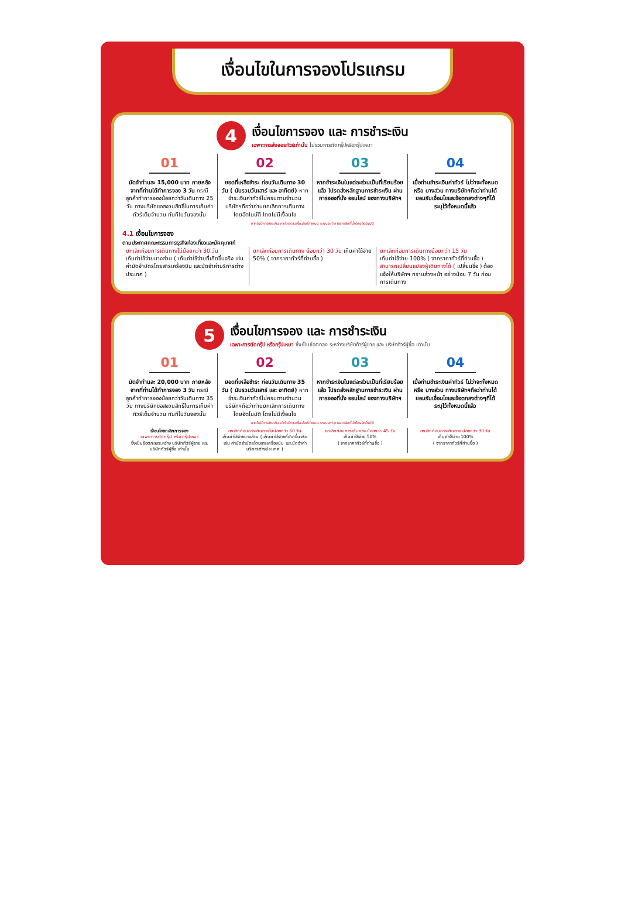เงื่อนไขในการจองโปรแกรม
4
เงื่อนไขการจอง และ การชำระเงิน
เฉพาะการส่งจอยทัวร์เท่านั้น ไม่รวมการตัดกรุ๊ปหรือกรุ๊ปเหมา
01
มัดจำท่านละ 15,000 บาท ภายหลังจากที่ท่านได้ทำการจอง 3 วัน กรณีลูกค้าทำการจองน้อยกว่าวันเดินทาง 25 วัน ทางบริษัทขอสงวนสิทธิ์ในการเก็บค่าทัวร์เต็มจำนวน ทันทีในวันจองนั้น
02
ยอดที่เหลือชำระ ก่อนวันเดินทาง 30 วัน ( นับรวมวันเสาร์ และ อาทิตย์) หากชำระเงินค่าทัวร์ไม่ครบตามจำนวน บริษัทฯถือว่าท่านยกเลิกการเดินทางโดยอัตโนมัติ โดยไม่มีเงื่อนไข
03
หากชำระเงินในแต่ละส่วนเป็นที่เรียบร้อยแล้ว โปรดส่งหลักฐานการชำระเงิน ผ่านการจองที่นั่ง ออนไลน์ ของทางบริษัทฯ
04
เมื่อท่านชำระเงินค่าทัวร์ ไม่ว่าจะทั้งหมด หรือ บางส่วน ทางบริษัทฯถือว่าท่านได้ยอมรับเงื่อนไขและข้อตกลงต่างๆที่ได้ระบุไว้ทั้งหมดนี้แล้ว
หากไม่มีการชำระเงิน ค่าทัวร์ ตามเงื่อนไขที่กำหนด ระบบจะทำการยกเลิกที่นั่งโดยอัตโนมัติ
4.1 เงื่อนไขการจอง
ตามประกาศคณะกรรมการธุรกิจท่องเที่ยวและมัคคุเทศก์
ยกเลิกก่อนการเดินทางไม่น้อยกว่า 30 วัน
เก็บค่าใช้จ่ายบางส่วน ( เก็บค่าใช้จ่ายที่เกิดขึ้นจริง เช่น ค่ามัดจำบัตรโดยสารเครื่องบิน และมัดจำค่าบริการต่างประเทศ )
ยกเลิกก่อนการเดินทาง น้อยกว่า 30 วัน เก็บค่าใช้จ่าย 50% ( จากราคาทัวร์ที่ท่านซื้อ )
ยกเลิกก่อนการเดินทางน้อยกว่า 15 วัน
เก็บค่าใช้จ่าย 100% ( จากราคาทัวร์ที่ท่านซื้อ )
สามารถเปลี่ยนแปลงผู้เดินทางได้ ( เปลี่ยนชื่อ ) ต้องแจ้งให้บริษัทฯ ทราบล่วงหน้า อย่างน้อย 7 วัน ก่อนการเดินทาง
5
เงื่อนไขการจอง และ การชำระเงิน
เฉพาะการตัดกรุ๊ป หรือกรุ๊ปเหมา ซึ่งเป็นข้อตกลง ระหว่างบริษัททัวร์ผู้ขาย และ บริษัททัวร์ผู้ซื้อ เท่านั้น
01
มัดจำท่านละ 20,000 บาท ภายหลังจากที่ท่านได้ทำการจอง 3 วัน กรณีลูกค้าทำการจองน้อยกว่าวันเดินทาง 35 วัน ทางบริษัทขอสงวนสิทธิ์ในการเก็บค่าทัวร์เต็มจำนวน ทันทีในวันจองนั้น
02
ยอดที่เหลือชำระ ก่อนวันเดินทาง 35 วัน ( นับรวมวันเสาร์ และ อาทิตย์) หากชำระเงินค่าทัวร์ไม่ครบตามจำนวน บริษัทฯถือว่าท่านยกเลิกการเดินทางโดยอัตโนมัติ โดยไม่มีเงื่อนไข
03
หากชำระเงินในแต่ละส่วนเป็นที่เรียบร้อยแล้ว โปรดส่งหลักฐานการชำระเงิน ผ่านการจองที่นั่ง ออนไลน์ ของทางบริษัทฯ
04
เมื่อท่านชำระเงินค่าทัวร์ ไม่ว่าจะทั้งหมด หรือ บางส่วน ทางบริษัทฯถือว่าท่านได้ยอมรับเงื่อนไขและข้อตกลงต่างๆที่ได้ระบุไว้ทั้งหมดนี้แล้ว
หากไม่มีการชำระเงิน ค่าทัวร์ ตามเงื่อนไขที่กำหนด ระบบจะทำการยกเลิกที่นั่งโดยอัตโนมัติ
เงื่อนไขยกเลิกการจอง
เฉพาะการตัดกรุ๊ป หรือ กรุ๊ปเหมา
ซึ่งเป็นข้อตกลงระหว่าง บริษัททัวร์ผู้ขาย และบริษัททัวร์ผู้ซื้อ เท่านั้น
ยกเลิกก่อนการเดินทางไม่น้อยกว่า 60 วัน
เก็บค่าใช้จ่ายบางส่วน ( เก็บค่าใช้จ่ายที่เกิดขึ้นจริง เช่น ค่ามัดจำบัตรโดยสารเครื่องบิน และมัดจำค่าบริการต่างประเทศ )
ยกเลิกก่อนการเดินทาง น้อยกว่า 45 วัน
เก็บค่าใช้จ่าย 50%
( จากราคาทัวร์ที่ท่านซื้อ )
ยกเลิกก่อนการเดินทาง น้อยกว่า 30 วัน
เก็บค่าใช้จ่าย 100%
( จากราคาทัวร์ที่ท่านซื้อ )